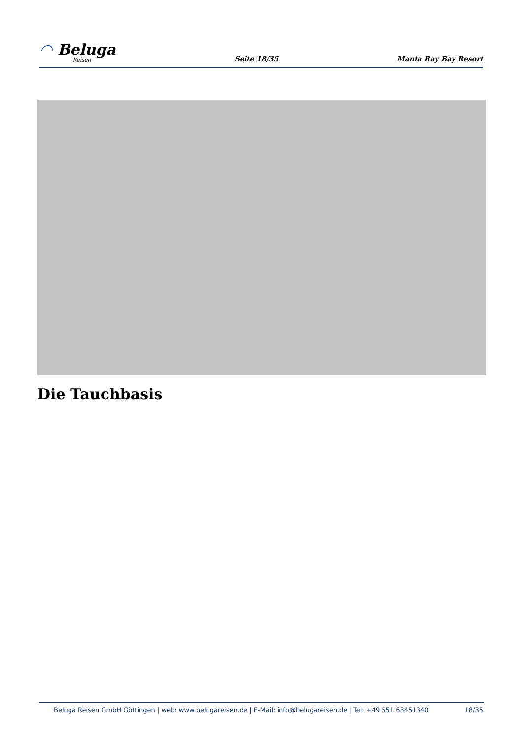◠ Beluga
Reisen
Seite 18/35
Manta Ray Bay Resort
Die Tauchbasis
Beluga Reisen GmbH Göttingen | web: www.belugareisen.de | E-Mail: info@belugareisen.de | Tel: +49 551 63451340 18/35